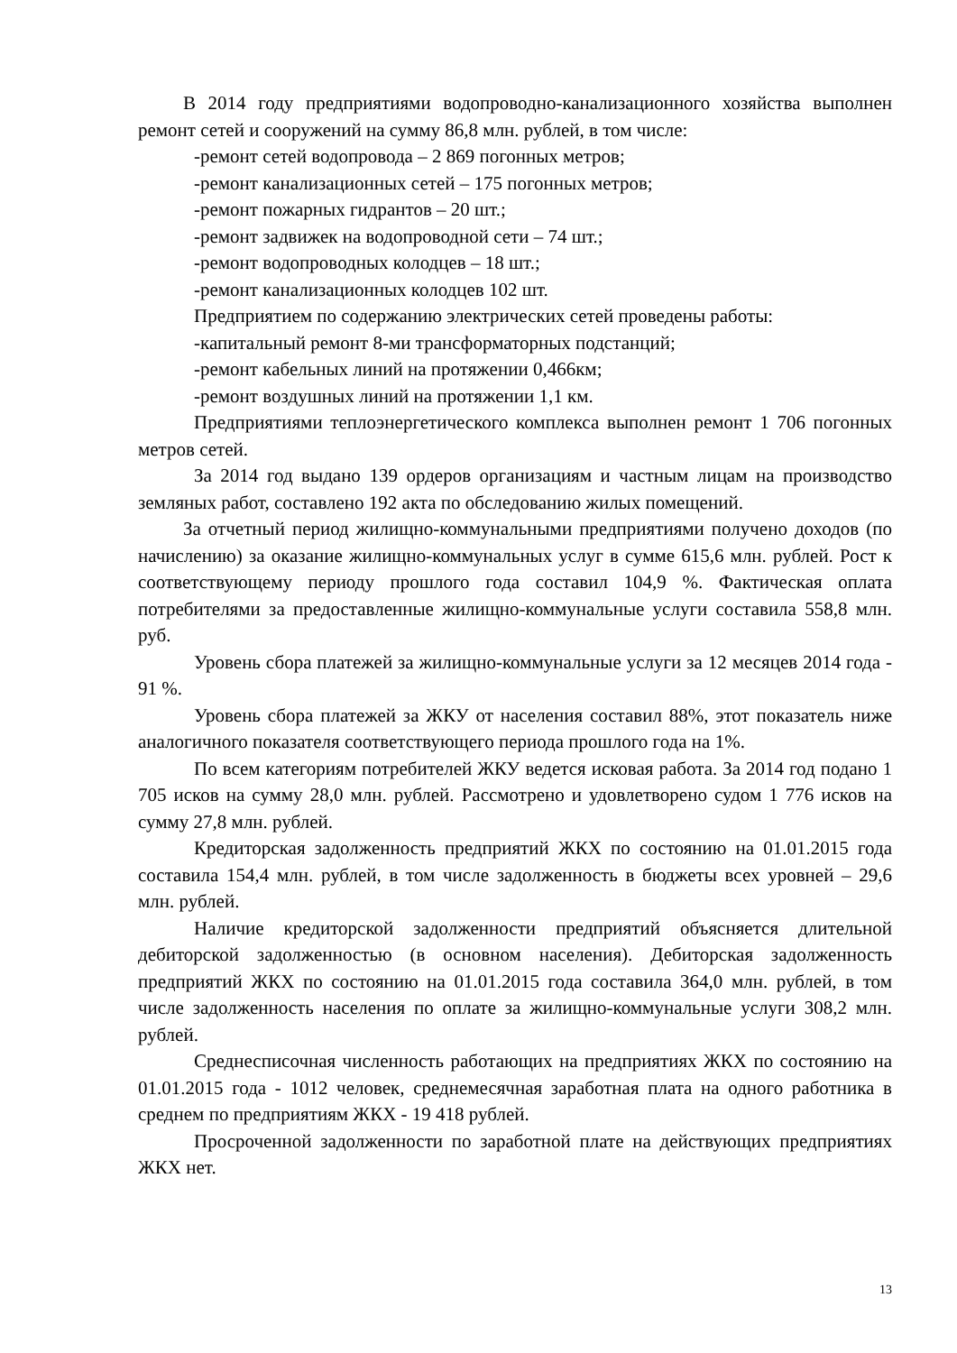В 2014 году предприятиями водопроводно-канализационного хозяйства выполнен ремонт сетей и сооружений на сумму 86,8 млн. рублей, в том числе:
-ремонт сетей водопровода – 2 869 погонных метров;
-ремонт канализационных сетей – 175 погонных метров;
-ремонт пожарных гидрантов – 20 шт.;
-ремонт задвижек на водопроводной сети – 74 шт.;
-ремонт водопроводных колодцев – 18 шт.;
-ремонт канализационных колодцев 102 шт.
Предприятием по содержанию электрических сетей проведены работы:
-капитальный ремонт 8-ми трансформаторных подстанций;
-ремонт кабельных линий на протяжении 0,466км;
-ремонт воздушных линий на протяжении 1,1 км.
Предприятиями теплоэнергетического комплекса выполнен ремонт 1 706 погонных метров сетей.
За 2014 год выдано 139 ордеров организациям и частным лицам на производство земляных работ, составлено 192 акта по обследованию жилых помещений.
За отчетный период жилищно-коммунальными предприятиями получено доходов (по начислению) за оказание жилищно-коммунальных услуг в сумме 615,6 млн. рублей. Рост к соответствующему периоду прошлого года составил 104,9 %. Фактическая оплата потребителями за предоставленные жилищно-коммунальные услуги составила 558,8 млн. руб.
Уровень сбора платежей за жилищно-коммунальные услуги за 12 месяцев 2014 года - 91 %.
Уровень сбора платежей за ЖКУ от населения составил 88%, этот показатель ниже аналогичного показателя соответствующего периода прошлого года на 1%.
По всем категориям потребителей ЖКУ ведется исковая работа. За 2014 год подано 1 705 исков на сумму 28,0 млн. рублей. Рассмотрено и удовлетворено судом 1 776 исков на сумму 27,8 млн. рублей.
Кредиторская задолженность предприятий ЖКХ по состоянию на 01.01.2015 года составила 154,4 млн. рублей, в том числе задолженность в бюджеты всех уровней – 29,6 млн. рублей.
Наличие кредиторской задолженности предприятий объясняется длительной дебиторской задолженностью (в основном населения). Дебиторская задолженность предприятий ЖКХ по состоянию на 01.01.2015 года составила 364,0 млн. рублей, в том числе задолженность населения по оплате за жилищно-коммунальные услуги 308,2 млн. рублей.
Среднесписочная численность работающих на предприятиях ЖКХ по состоянию на 01.01.2015 года - 1012 человек, среднемесячная заработная плата на одного работника в среднем по предприятиям ЖКХ - 19 418 рублей.
Просроченной задолженности по заработной плате на действующих предприятиях ЖКХ нет.
13